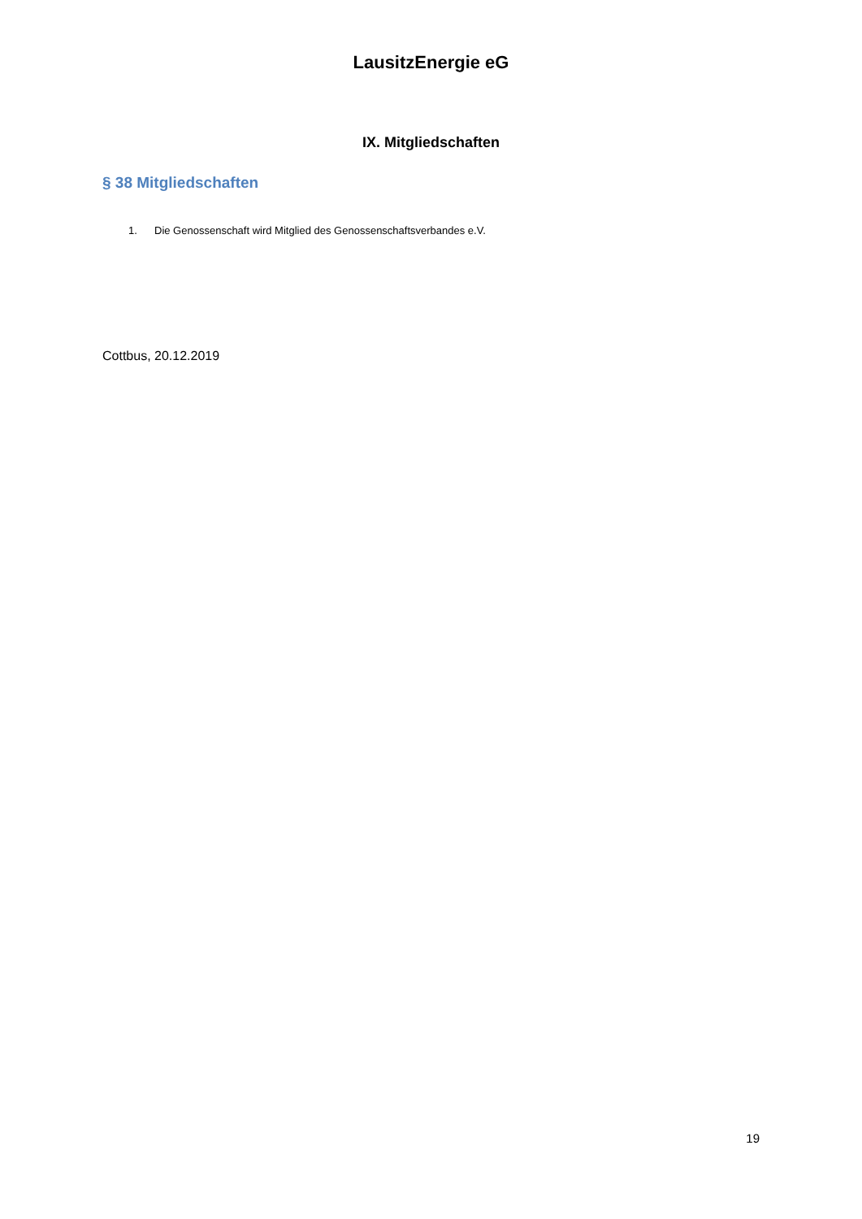LausitzEnergie eG
IX. Mitgliedschaften
§ 38 Mitgliedschaften
1. Die Genossenschaft wird Mitglied des Genossenschaftsverbandes e.V.
Cottbus, 20.12.2019
19